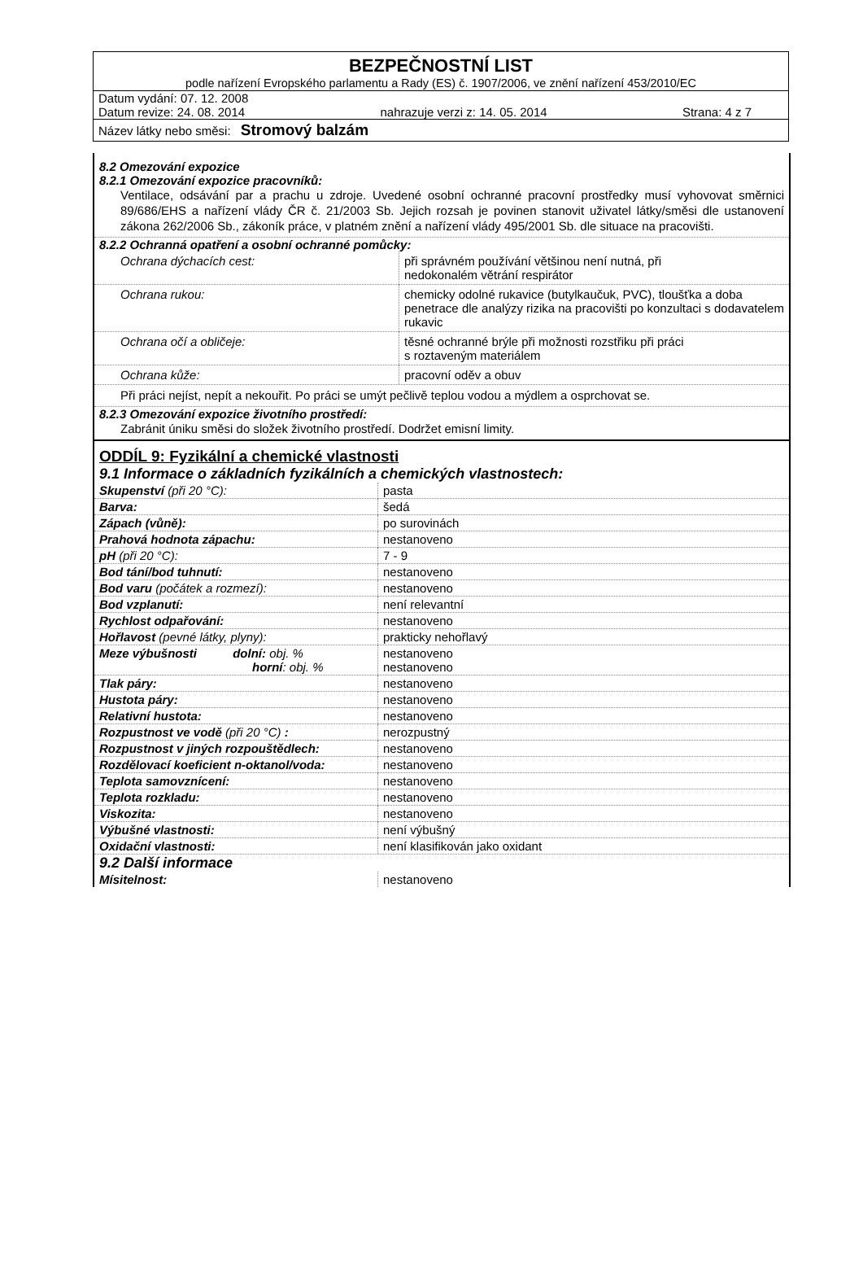BEZPEČNOSTNÍ LIST
podle nařízení Evropského parlamentu a Rady (ES) č. 1907/2006, ve znění nařízení 453/2010/EC
Datum vydání: 07. 12. 2008
Datum revize: 24. 08. 2014 nahrazuje verzi z: 14. 05. 2014 Strana: 4 z 7
Název látky nebo směsi: Stromový balzám
8.2 Omezování expozice
8.2.1 Omezování expozice pracovníků:
Ventilace, odsávání par a prachu u zdroje. Uvedené osobní ochranné pracovní prostředky musí vyhovovat směrnici 89/686/EHS a nařízení vlády ČR č. 21/2003 Sb. Jejich rozsah je povinen stanovit uživatel látky/směsi dle ustanovení zákona 262/2006 Sb., zákoník práce, v platném znění a nařízení vlády 495/2001 Sb. dle situace na pracovišti.
8.2.2 Ochranná opatření a osobní ochranné pomůcky:
| Ochrana dýchacích cest: | při správném používání většinou není nutná, při nedokonalém větrání respirátor |
| Ochrana rukou: | chemicky odolné rukavice (butylkaučuk, PVC), tloušťka a doba penetrace dle analýzy rizika na pracovišti po konzultaci s dodavatelem rukavic |
| Ochrana očí a obličeje: | těsné ochranné brýle při možnosti rozstřiku při práci s roztaveným materiálem |
| Ochrana kůže: | pracovní oděv a obuv |
Při práci nejíst, nepít a nekouřit. Po práci se umýt pečlivě teplou vodou a mýdlem a osprchovat se.
8.2.3 Omezování expozice životního prostředí:
Zabránit úniku směsi do složek životního prostředí. Dodržet emisní limity.
ODDÍL 9: Fyzikální a chemické vlastnosti
9.1 Informace o základních fyzikálních a chemických vlastnostech:
| Skupenství (při 20 °C): | pasta |
| Barva: | šedá |
| Zápach (vůně): | po surovinách |
| Prahová hodnota zápachu: | nestanoveno |
| pH (při 20 °C): | 7 - 9 |
| Bod tání/bod tuhnutí: | nestanoveno |
| Bod varu (počátek a rozmezí): | nestanoveno |
| Bod vzplanutí: | není relevantní |
| Rychlost odpařování: | nestanoveno |
| Hořlavost (pevné látky, plyny): | prakticky nehořlavý |
| Meze výbušnosti dolní: obj. % horní : obj. % | nestanoveno nestanoveno |
| Tlak páry: | nestanoveno |
| Hustota páry: | nestanoveno |
| Relativní hustota: | nestanoveno |
| Rozpustnost ve vodě (při 20 °C) : | nerozpustný |
| Rozpustnost v jiných rozpouštědlech: | nestanoveno |
| Rozdělovací koeficient n-oktanol/voda: | nestanoveno |
| Teplota samovznícení: | nestanoveno |
| Teplota rozkladu: | nestanoveno |
| Viskozita: | nestanoveno |
| Výbušné vlastnosti: | není výbušný |
| Oxidační vlastnosti: | není klasifikován jako oxidant |
9.2 Další informace
| Mísitelnost: | nestanoveno |